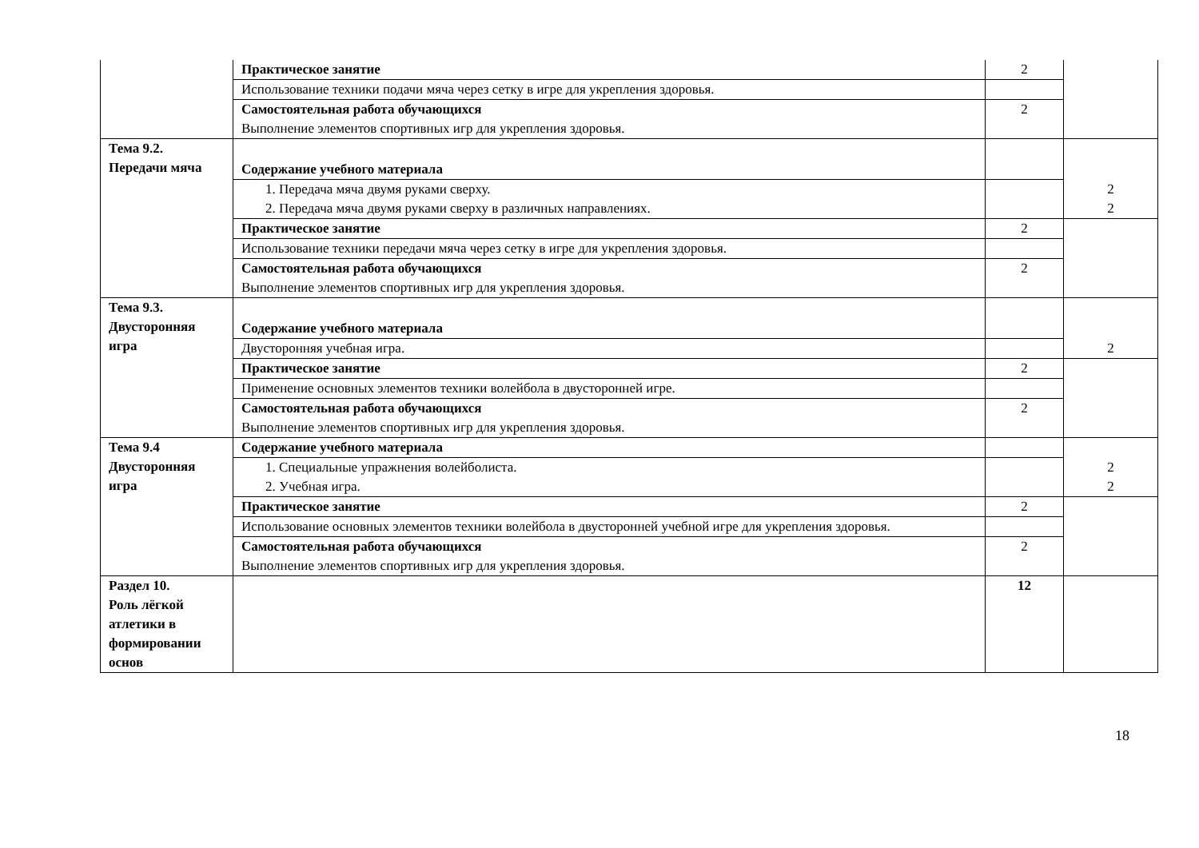| | Практическое занятие | 2 | |
| | Использование техники подачи мяча через сетку в игре для укрепления здоровья. | | |
| | Самостоятельная работа обучающихся Выполнение элементов спортивных игр для укрепления здоровья. | 2 | |
| Тема 9.2. Передачи мяча | Содержание учебного материала | | 2 2 |
| | 1. Передача мяча двумя руками сверху. 2. Передача мяча двумя руками сверху в различных направлениях. | | |
| | Практическое занятие | 2 | |
| | Использование техники передачи мяча через сетку в игре для укрепления здоровья. | | |
| | Самостоятельная работа обучающихся Выполнение элементов спортивных игр для укрепления здоровья. | 2 | |
| Тема 9.3. Двусторонняя игра | Содержание учебного материала | | 2 |
| | Двусторонняя учебная игра. | | |
| | Практическое занятие | 2 | |
| | Применение основных элементов техники волейбола в двусторонней игре. | | |
| | Самостоятельная работа обучающихся Выполнение элементов спортивных игр для укрепления здоровья. | 2 | |
| Тема 9.4 Двусторонняя игра | Содержание учебного материала | | 2 2 |
| | 1. Специальные упражнения волейболиста. 2. Учебная игра. | | |
| | Практическое занятие | 2 | |
| | Использование основных элементов техники волейбола в двусторонней учебной игре для укрепления здоровья. | | |
| | Самостоятельная работа обучающихся Выполнение элементов спортивных игр для укрепления здоровья. | 2 | |
| Раздел 10. Роль лёгкой атлетики в формировании основ | | 12 | |
18